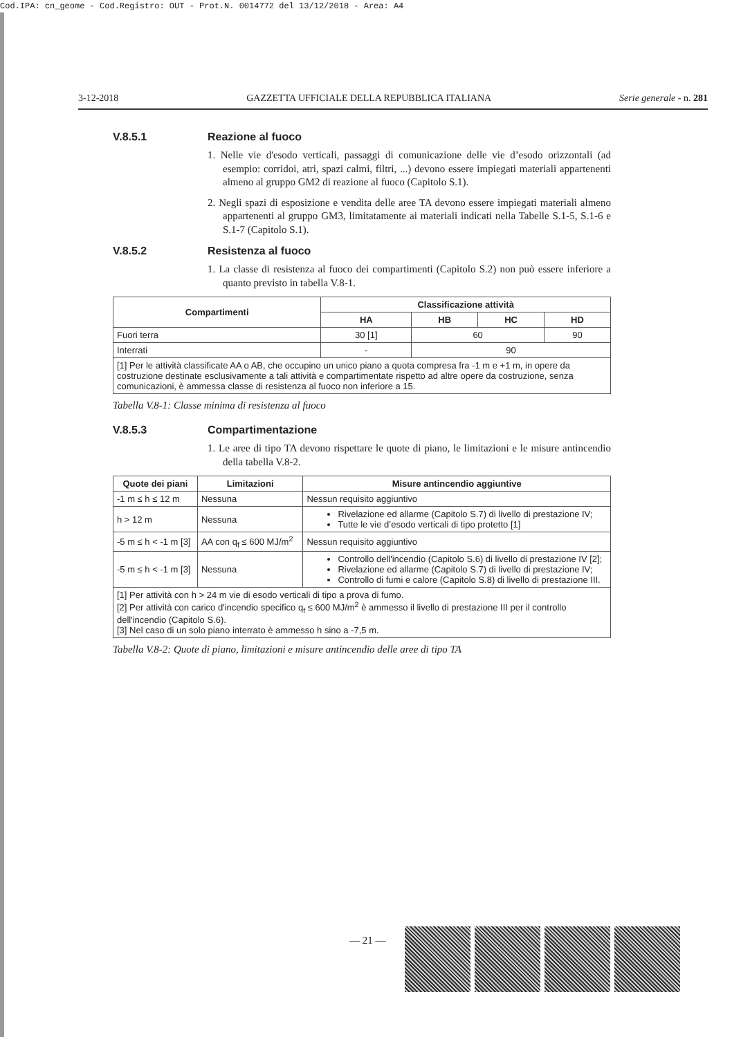Cod.IPA: cn_geome - Cod.Registro: OUT - Prot.N. 0014772 del 13/12/2018 - Area: A4
3-12-2018 GAZZETTA UFFICIALE DELLA REPUBBLICA ITALIANA Serie generale - n. 281
V.8.5.1 Reazione al fuoco
1. Nelle vie d'esodo verticali, passaggi di comunicazione delle vie d’esodo orizzontali (ad esempio: corridoi, atri, spazi calmi, filtri, ...) devono essere impiegati materiali appartenenti almeno al gruppo GM2 di reazione al fuoco (Capitolo S.1).
2. Negli spazi di esposizione e vendita delle aree TA devono essere impiegati materiali almeno appartenenti al gruppo GM3, limitatamente ai materiali indicati nella Tabelle S.1-5, S.1-6 e S.1-7 (Capitolo S.1).
V.8.5.2 Resistenza al fuoco
1. La classe di resistenza al fuoco dei compartimenti (Capitolo S.2) non può essere inferiore a quanto previsto in tabella V.8-1.
| Compartimenti | Classificazione attività | | | |
| --- | --- | --- | --- | --- |
| | HA | HB | HC | HD |
| Fuori terra | 30 [1] | 60 | | 90 |
| Interrati | - | 90 | | |
| [1] Per le attività classificate AA o AB, che occupino un unico piano a quota compresa fra -1 m e +1 m, in opere da costruzione destinate esclusivamente a tali attività e compartimentate rispetto ad altre opere da costruzione, senza comunicazioni, è ammessa classe di resistenza al fuoco non inferiore a 15. | | | | |
Tabella V.8-1: Classe minima di resistenza al fuoco
V.8.5.3 Compartimentazione
1. Le aree di tipo TA devono rispettare le quote di piano, le limitazioni e le misure antincendio della tabella V.8-2.
| Quote dei piani | Limitazioni | Misure antincendio aggiuntive |
| --- | --- | --- |
| -1 m ≤ h ≤ 12 m | Nessuna | Nessun requisito aggiuntivo |
| h > 12 m | Nessuna | Rivelazione ed allarme (Capitolo S.7) di livello di prestazione IV; Tutte le vie d’esodo verticali di tipo protetto [1] |
| -5 m ≤ h < -1 m [3] | AA con q<sub>f</sub> ≤ 600 MJ/m<sup>2</sup> | Nessun requisito aggiuntivo |
| -5 m ≤ h < -1 m [3] | Nessuna | Controllo dell'incendio (Capitolo S.6) di livello di prestazione IV [2]; Rivelazione ed allarme (Capitolo S.7) di livello di prestazione IV; Controllo di fumi e calore (Capitolo S.8) di livello di prestazione III. |
| [1] Per attività con h > 24 m vie di esodo verticali di tipo a prova di fumo. [2] Per attività con carico d'incendio specifico q<sub>f</sub> ≤ 600 MJ/m<sup>2</sup> è ammesso il livello di prestazione III per il controllo dell'incendio (Capitolo S.6). [3] Nel caso di un solo piano interrato è ammesso h sino a -7,5 m. | | |
Tabella V.8-2: Quote di piano, limitazioni e misure antincendio delle aree di tipo TA
— 21 —